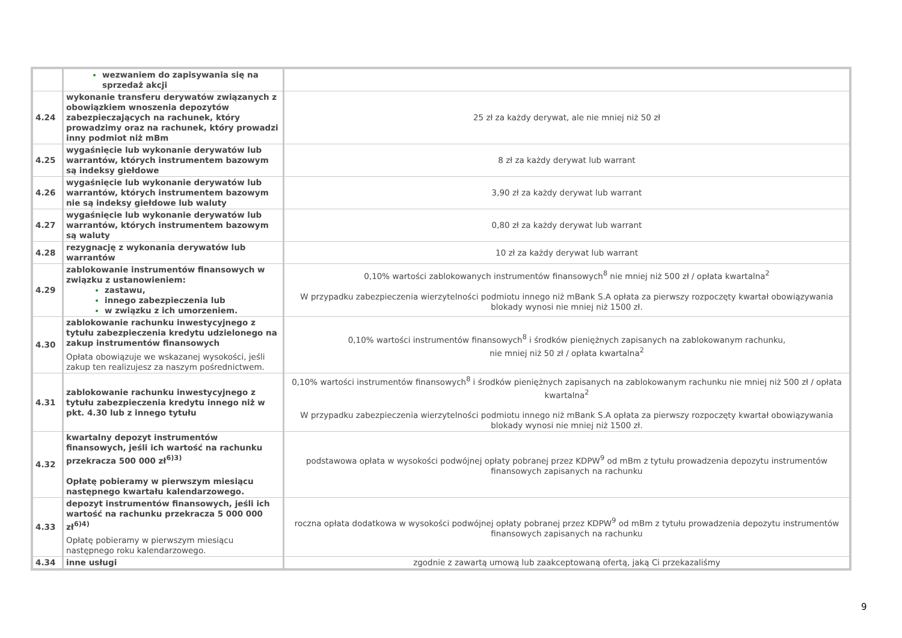| | wezwaniem do zapisywania się na sprzedaż akcji | |
| 4.24 | wykonanie transferu derywatów związanych z obowiązkiem wnoszenia depozytów zabezpieczających na rachunek, który prowadzimy oraz na rachunek, który prowadzi inny podmiot niż mBm | 25 zł za każdy derywat, ale nie mniej niż 50 zł |
| 4.25 | wygaśnięcie lub wykonanie derywatów lub warrantów, których instrumentem bazowym są indeksy giełdowe | 8 zł za każdy derywat lub warrant |
| 4.26 | wygaśnięcie lub wykonanie derywatów lub warrantów, których instrumentem bazowym nie są indeksy giełdowe lub waluty | 3,90 zł za każdy derywat lub warrant |
| 4.27 | wygaśnięcie lub wykonanie derywatów lub warrantów, których instrumentem bazowym są waluty | 0,80 zł za każdy derywat lub warrant |
| 4.28 | rezygnację z wykonania derywatów lub warrantów | 10 zł za każdy derywat lub warrant |
| 4.29 | zablokowanie instrumentów finansowych w związku z ustanowieniem: zastawu, innego zabezpieczenia lub w związku z ich umorzeniem. | 0,10% wartości zablokowanych instrumentów finansowych<sup>8</sup> nie mniej niż 500 zł / opłata kwartalna<sup>2</sup> W przypadku zabezpieczenia wierzytelności podmiotu innego niż mBank S.A opłata za pierwszy rozpoczęty kwartał obowiązywania blokady wynosi nie mniej niż 1500 zł. |
| 4.30 | zablokowanie rachunku inwestycyjnego z tytułu zabezpieczenia kredytu udzielonego na zakup instrumentów finansowych Opłata obowiązuje we wskazanej wysokości, jeśli zakup ten realizujesz za naszym pośrednictwem. | 0,10% wartości instrumentów finansowych<sup>8</sup> i środków pieniężnych zapisanych na zablokowanym rachunku, nie mniej niż 50 zł / opłata kwartalna<sup>2</sup> |
| 4.31 | zablokowanie rachunku inwestycyjnego z tytułu zabezpieczenia kredytu innego niż w pkt. 4.30 lub z innego tytułu | 0,10% wartości instrumentów finansowych<sup>8</sup> i środków pieniężnych zapisanych na zablokowanym rachunku nie mniej niż 500 zł / opłata kwartalna<sup>2</sup> W przypadku zabezpieczenia wierzytelności podmiotu innego niż mBank S.A opłata za pierwszy rozpoczęty kwartał obowiązywania blokady wynosi nie mniej niż 1500 zł. |
| 4.32 | kwartalny depozyt instrumentów finansowych, jeśli ich wartość na rachunku przekracza 500 000 zł<sup>6)3)</sup> Opłatę pobieramy w pierwszym miesiącu następnego kwartału kalendarzowego. | podstawowa opłata w wysokości podwójnej opłaty pobranej przez KDPW<sup>9</sup> od mBm z tytułu prowadzenia depozytu instrumentów finansowych zapisanych na rachunku |
| 4.33 | depozyt instrumentów finansowych, jeśli ich wartość na rachunku przekracza 5 000 000 zł<sup>6)4)</sup> Opłatę pobieramy w pierwszym miesiącu następnego roku kalendarzowego. | roczna opłata dodatkowa w wysokości podwójnej opłaty pobranej przez KDPW<sup>9</sup> od mBm z tytułu prowadzenia depozytu instrumentów finansowych zapisanych na rachunku |
| 4.34 | inne usługi | zgodnie z zawartą umową lub zaakceptowaną ofertą, jaką Ci przekazaliśmy |
9